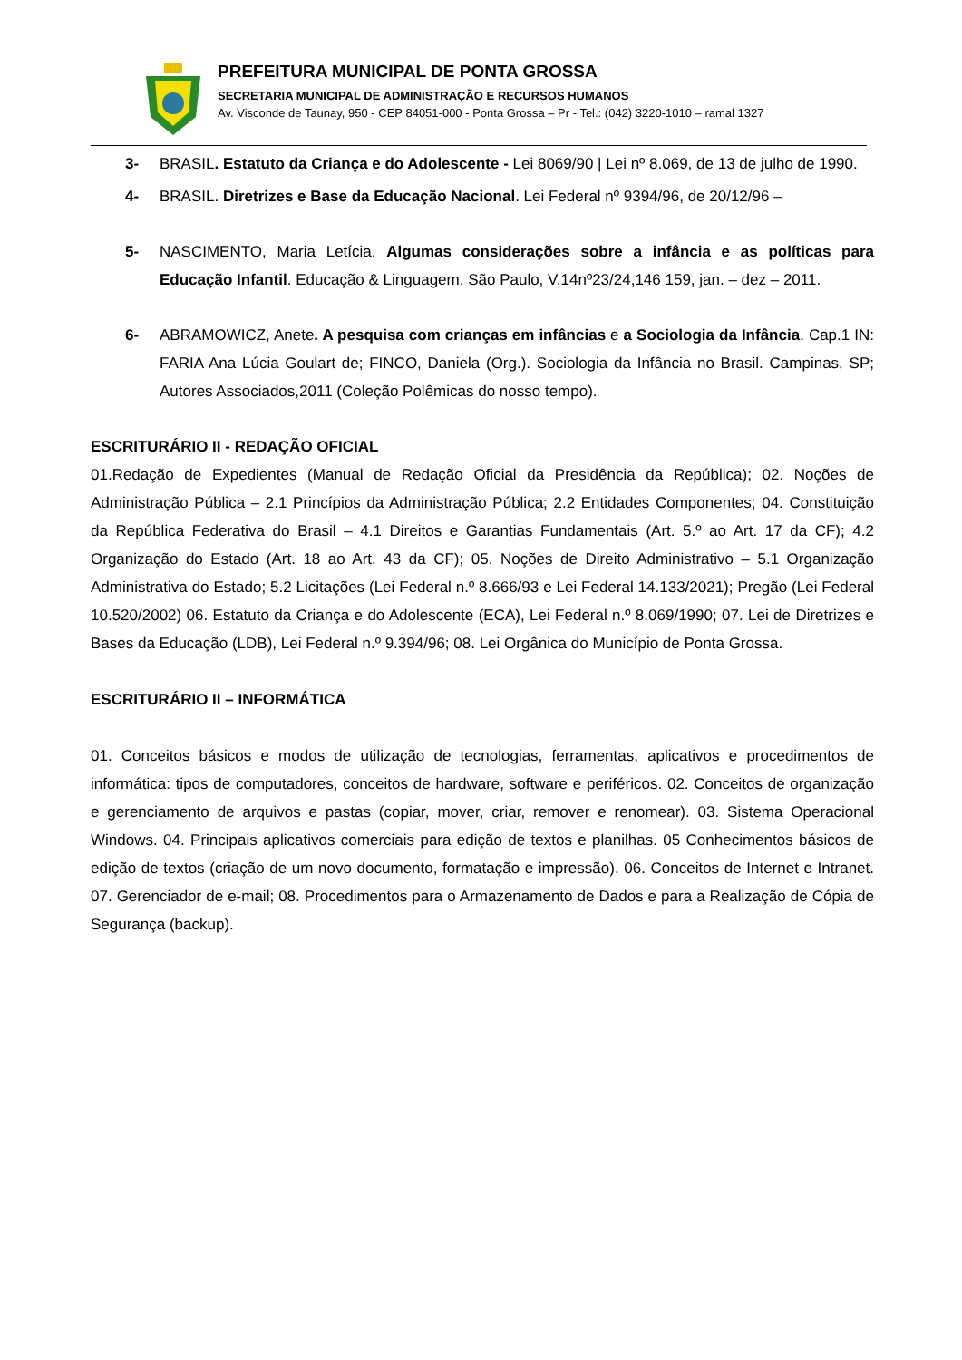PREFEITURA MUNICIPAL DE PONTA GROSSA
SECRETARIA MUNICIPAL DE ADMINISTRAÇÃO E RECURSOS HUMANOS
Av. Visconde de Taunay, 950 - CEP 84051-000 - Ponta Grossa – Pr - Tel.: (042) 3220-1010 – ramal 1327
3- BRASIL. Estatuto da Criança e do Adolescente - Lei 8069/90 | Lei nº 8.069, de 13 de julho de 1990.
4- BRASIL. Diretrizes e Base da Educação Nacional. Lei Federal nº 9394/96, de 20/12/96 –
5- NASCIMENTO, Maria Letícia. Algumas considerações sobre a infância e as políticas para Educação Infantil. Educação & Linguagem. São Paulo, V.14nº23/24,146 159, jan. – dez – 2011.
6- ABRAMOWICZ, Anete. A pesquisa com crianças em infâncias e a Sociologia da Infância. Cap.1 IN: FARIA Ana Lúcia Goulart de; FINCO, Daniela (Org.). Sociologia da Infância no Brasil. Campinas, SP; Autores Associados,2011 (Coleção Polêmicas do nosso tempo).
ESCRITURÁRIO II - REDAÇÃO OFICIAL
01.Redação de Expedientes (Manual de Redação Oficial da Presidência da República); 02. Noções de Administração Pública – 2.1 Princípios da Administração Pública; 2.2 Entidades Componentes; 04. Constituição da República Federativa do Brasil – 4.1 Direitos e Garantias Fundamentais (Art. 5.º ao Art. 17 da CF); 4.2 Organização do Estado (Art. 18 ao Art. 43 da CF); 05. Noções de Direito Administrativo – 5.1 Organização Administrativa do Estado; 5.2 Licitações (Lei Federal n.º 8.666/93 e Lei Federal 14.133/2021); Pregão (Lei Federal 10.520/2002) 06. Estatuto da Criança e do Adolescente (ECA), Lei Federal n.º 8.069/1990; 07. Lei de Diretrizes e Bases da Educação (LDB), Lei Federal n.º 9.394/96; 08. Lei Orgânica do Município de Ponta Grossa.
ESCRITURÁRIO II – INFORMÁTICA
01. Conceitos básicos e modos de utilização de tecnologias, ferramentas, aplicativos e procedimentos de informática: tipos de computadores, conceitos de hardware, software e periféricos. 02. Conceitos de organização e gerenciamento de arquivos e pastas (copiar, mover, criar, remover e renomear). 03. Sistema Operacional Windows. 04. Principais aplicativos comerciais para edição de textos e planilhas. 05 Conhecimentos básicos de edição de textos (criação de um novo documento, formatação e impressão). 06. Conceitos de Internet e Intranet. 07. Gerenciador de e-mail; 08. Procedimentos para o Armazenamento de Dados e para a Realização de Cópia de Segurança (backup).